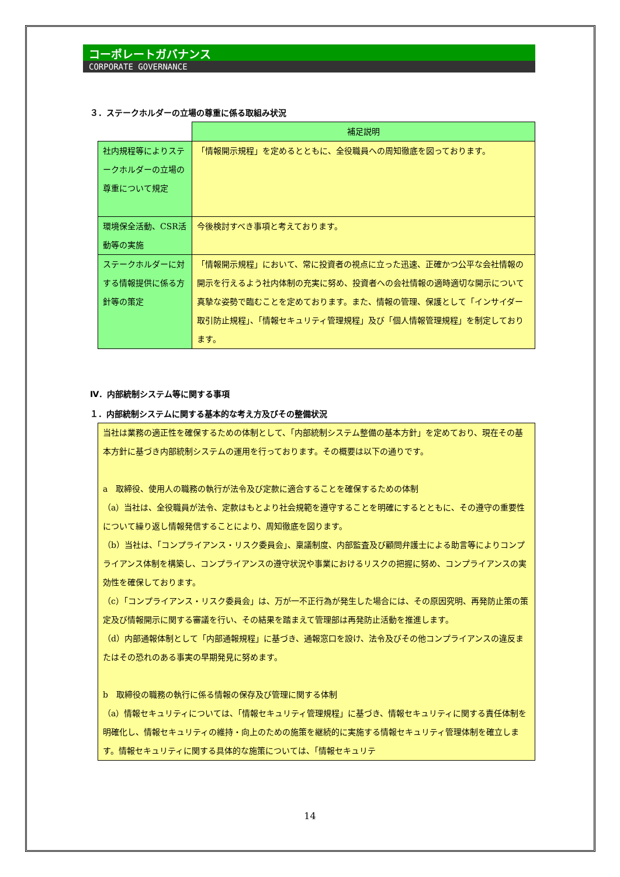コーポレートガバナンス
CORPORATE GOVERNANCE
３．ステークホルダーの立場の尊重に係る取組み状況
| | 補足説明 |
| 社内規程等によりステークホルダーの立場の尊重について規定 | 「情報開示規程」を定めるとともに、全役職員への周知徹底を図っております。 |
| 環境保全活動、CSR活動等の実施 | 今後検討すべき事項と考えております。 |
| ステークホルダーに対する情報提供に係る方針等の策定 | 「情報開示規程」において、常に投資者の視点に立った迅速、正確かつ公平な会社情報の開示を行えるよう社内体制の充実に努め、投資者への会社情報の適時適切な開示について真摯な姿勢で臨むことを定めております。また、情報の管理、保護として「インサイダー取引防止規程」、「情報セキュリティ管理規程」及び「個人情報管理規程」を制定しております。 |
Ⅳ．内部統制システム等に関する事項
１．内部統制システムに関する基本的な考え方及びその整備状況
当社は業務の適正性を確保するための体制として、「内部統制システム整備の基本方針」を定めており、現在その基本方針に基づき内部統制システムの運用を行っております。その概要は以下の通りです。
a　取締役、使用人の職務の執行が法令及び定款に適合することを確保するための体制
（a）当社は、全役職員が法令、定款はもとより社会規範を遵守することを明確にするとともに、その遵守の重要性について繰り返し情報発信することにより、周知徹底を図ります。
（b）当社は、「コンプライアンス・リスク委員会」、稟議制度、内部監査及び顧問弁護士による助言等によりコンプライアンス体制を構築し、コンプライアンスの遵守状況や事業におけるリスクの把握に努め、コンプライアンスの実効性を確保しております。
（c）「コンプライアンス・リスク委員会」は、万が一不正行為が発生した場合には、その原因究明、再発防止策の策定及び情報開示に関する審議を行い、その結果を踏まえて管理部は再発防止活動を推進します。
（d）内部通報体制として「内部通報規程」に基づき、通報窓口を設け、法令及びその他コンプライアンスの違反またはその恐れのある事実の早期発見に努めます。
b　取締役の職務の執行に係る情報の保存及び管理に関する体制
（a）情報セキュリティについては、「情報セキュリティ管理規程」に基づき、情報セキュリティに関する責任体制を明確化し、情報セキュリティの維持・向上のための施策を継続的に実施する情報セキュリティ管理体制を確立します。情報セキュリティに関する具体的な施策については、「情報セキュリテ
14